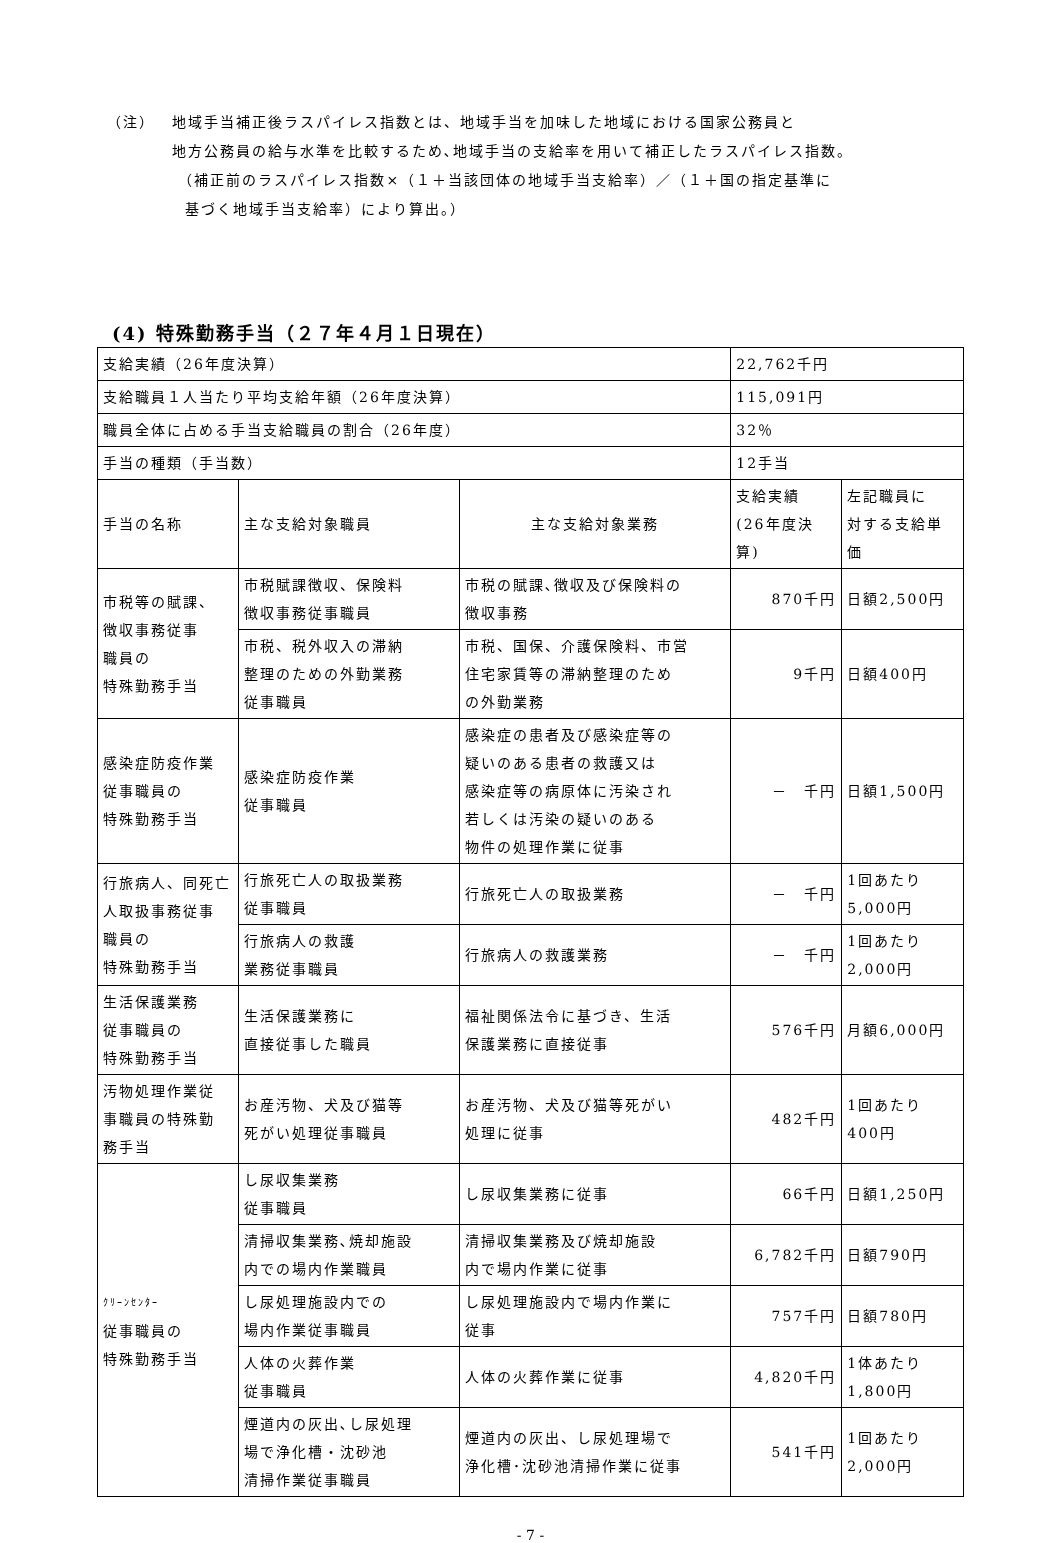（注） 地域手当補正後ラスパイレス指数とは、地域手当を加味した地域における国家公務員と
地方公務員の給与水準を比較するため､地域手当の支給率を用いて補正したラスパイレス指数。
（補正前のラスパイレス指数×（１＋当該団体の地域手当支給率）／（１＋国の指定基準に
基づく地域手当支給率）により算出。）
(4) 特殊勤務手当（２７年４月１日現在）
| 支給実績（26年度決算） | | | 22,762千円 | |
| 支給職員１人当たり平均支給年額（26年度決算） | | | 115,091円 | |
| 職員全体に占める手当支給職員の割合（26年度） | | | 32％ | |
| 手当の種類（手当数） | | | 12手当 | |
| 手当の名称 | 主な支給対象職員 | 主な支給対象業務 | 支給実績 (26年度決算) | 左記職員に 対する支給単価 |
| 市税等の賦課、 徴収事務従事 職員の 特殊勤務手当 | 市税賦課徴収、保険料 徴収事務従事職員 | 市税の賦課､徴収及び保険料の 徴収事務 | 870千円 | 日額2,500円 |
| | 市税、税外収入の滞納 整理のための外勤業務 従事職員 | 市税、国保、介護保険料、市営 住宅家賃等の滞納整理のため の外勤業務 | 9千円 | 日額400円 |
| 感染症防疫作業 従事職員の 特殊勤務手当 | 感染症防疫作業 従事職員 | 感染症の患者及び感染症等の 疑いのある患者の救護又は 感染症等の病原体に汚染され 若しくは汚染の疑いのある 物件の処理作業に従事 | － 千円 | 日額1,500円 |
| 行旅病人、同死亡 人取扱事務従事 職員の 特殊勤務手当 | 行旅死亡人の取扱業務 従事職員 | 行旅死亡人の取扱業務 | － 千円 | 1回あたり 5,000円 |
| | 行旅病人の救護 業務従事職員 | 行旅病人の救護業務 | － 千円 | 1回あたり 2,000円 |
| 生活保護業務 従事職員の 特殊勤務手当 | 生活保護業務に 直接従事した職員 | 福祉関係法令に基づき、生活 保護業務に直接従事 | 576千円 | 月額6,000円 |
| 汚物処理作業従 事職員の特殊勤 務手当 | お産汚物、犬及び猫等 死がい処理従事職員 | お産汚物、犬及び猫等死がい 処理に従事 | 482千円 | 1回あたり 400円 |
| ｸﾘｰﾝｾﾝﾀｰ 従事職員の 特殊勤務手当 | し尿収集業務 従事職員 | し尿収集業務に従事 | 66千円 | 日額1,250円 |
| | 清掃収集業務､焼却施設 内での場内作業職員 | 清掃収集業務及び焼却施設 内で場内作業に従事 | 6,782千円 | 日額790円 |
| | し尿処理施設内での 場内作業従事職員 | し尿処理施設内で場内作業に 従事 | 757千円 | 日額780円 |
| | 人体の火葬作業 従事職員 | 人体の火葬作業に従事 | 4,820千円 | 1体あたり 1,800円 |
| | 煙道内の灰出､し尿処理 場で浄化槽・沈砂池 清掃作業従事職員 | 煙道内の灰出、し尿処理場で 浄化槽･沈砂池清掃作業に従事 | 541千円 | 1回あたり 2,000円 |
- 7 -